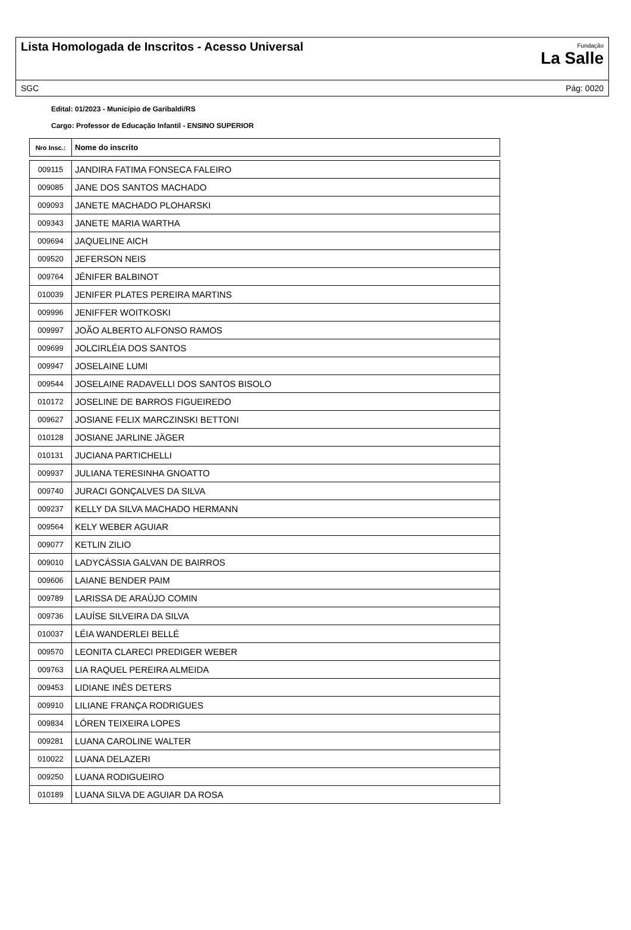Lista Homologada de Inscritos - Acesso Universal
Fundação
La Salle
SGC Pág: 0020
Edital: 01/2023 - Município de Garibaldi/RS
Cargo: Professor de Educação Infantil - ENSINO SUPERIOR
| Nro Insc.: | Nome do inscrito |
| --- | --- |
| 009115 | JANDIRA FATIMA FONSECA FALEIRO |
| 009085 | JANE DOS SANTOS MACHADO |
| 009093 | JANETE MACHADO PLOHARSKI |
| 009343 | JANETE MARIA WARTHA |
| 009694 | JAQUELINE AICH |
| 009520 | JEFERSON NEIS |
| 009764 | JÊNIFER BALBINOT |
| 010039 | JENIFER PLATES PEREIRA MARTINS |
| 009996 | JENIFFER WOITKOSKI |
| 009997 | JOÃO ALBERTO ALFONSO RAMOS |
| 009699 | JOLCIRLÉIA DOS SANTOS |
| 009947 | JOSELAINE LUMI |
| 009544 | JOSELAINE RADAVELLI DOS SANTOS BISOLO |
| 010172 | JOSELINE DE BARROS FIGUEIREDO |
| 009627 | JOSIANE FELIX MARCZINSKI BETTONI |
| 010128 | JOSIANE JARLINE JÄGER |
| 010131 | JUCIANA PARTICHELLI |
| 009937 | JULIANA TERESINHA GNOATTO |
| 009740 | JURACI GONÇALVES DA SILVA |
| 009237 | KELLY DA SILVA MACHADO HERMANN |
| 009564 | KELY WEBER AGUIAR |
| 009077 | KETLIN ZILIO |
| 009010 | LADYCÁSSIA GALVAN DE BAIRROS |
| 009606 | LAIANE BENDER PAIM |
| 009789 | LARISSA DE ARAÚJO COMIN |
| 009736 | LAUÍSE SILVEIRA DA SILVA |
| 010037 | LÉIA WANDERLEI BELLÉ |
| 009570 | LEONITA CLARECI PREDIGER WEBER |
| 009763 | LIA RAQUEL PEREIRA ALMEIDA |
| 009453 | LIDIANE INÊS DETERS |
| 009910 | LILIANE FRANÇA RODRIGUES |
| 009834 | LÓREN TEIXEIRA LOPES |
| 009281 | LUANA CAROLINE WALTER |
| 010022 | LUANA DELAZERI |
| 009250 | LUANA RODIGUEIRO |
| 010189 | LUANA SILVA DE AGUIAR DA ROSA |